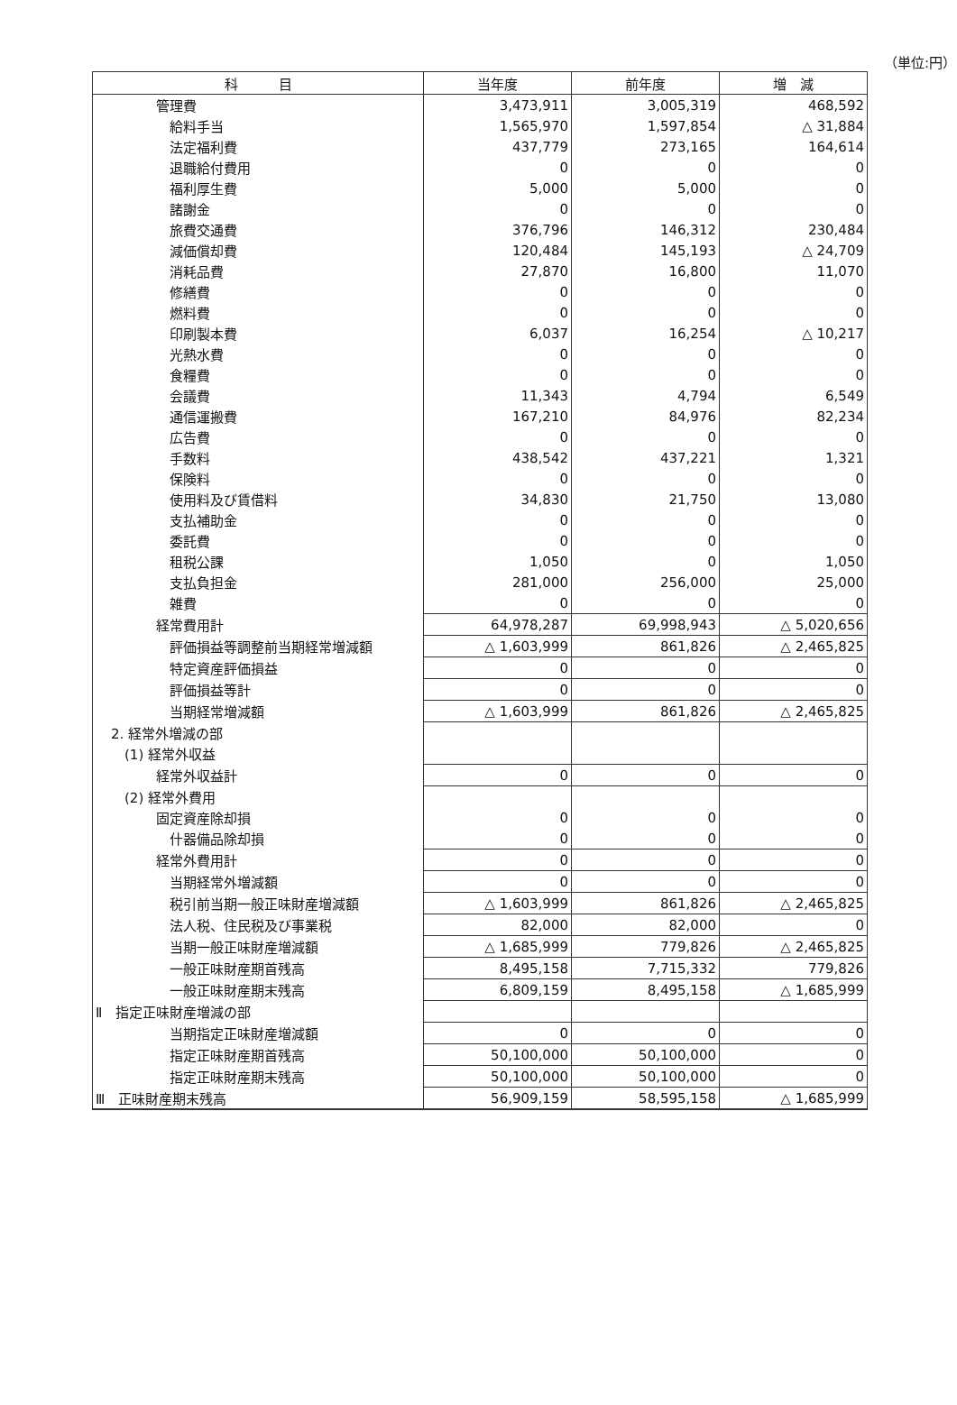（単位:円）
| 科 目 | 当年度 | 前年度 | 増 減 |
| --- | --- | --- | --- |
| 管理費 | 3,473,911 | 3,005,319 | 468,592 |
| 給料手当 | 1,565,970 | 1,597,854 | △ 31,884 |
| 法定福利費 | 437,779 | 273,165 | 164,614 |
| 退職給付費用 | 0 | 0 | 0 |
| 福利厚生費 | 5,000 | 5,000 | 0 |
| 諸謝金 | 0 | 0 | 0 |
| 旅費交通費 | 376,796 | 146,312 | 230,484 |
| 減価償却費 | 120,484 | 145,193 | △ 24,709 |
| 消耗品費 | 27,870 | 16,800 | 11,070 |
| 修繕費 | 0 | 0 | 0 |
| 燃料費 | 0 | 0 | 0 |
| 印刷製本費 | 6,037 | 16,254 | △ 10,217 |
| 光熱水費 | 0 | 0 | 0 |
| 食糧費 | 0 | 0 | 0 |
| 会議費 | 11,343 | 4,794 | 6,549 |
| 通信運搬費 | 167,210 | 84,976 | 82,234 |
| 広告費 | 0 | 0 | 0 |
| 手数料 | 438,542 | 437,221 | 1,321 |
| 保険料 | 0 | 0 | 0 |
| 使用料及び賃借料 | 34,830 | 21,750 | 13,080 |
| 支払補助金 | 0 | 0 | 0 |
| 委託費 | 0 | 0 | 0 |
| 租税公課 | 1,050 | 0 | 1,050 |
| 支払負担金 | 281,000 | 256,000 | 25,000 |
| 雑費 | 0 | 0 | 0 |
| 経常費用計 | 64,978,287 | 69,998,943 | △ 5,020,656 |
| 評価損益等調整前当期経常増減額 | △ 1,603,999 | 861,826 | △ 2,465,825 |
| 特定資産評価損益 | 0 | 0 | 0 |
| 評価損益等計 | 0 | 0 | 0 |
| 当期経常増減額 | △ 1,603,999 | 861,826 | △ 2,465,825 |
| 2. 経常外増減の部 | | | |
| (1) 経常外収益 | | | |
| 経常外収益計 | 0 | 0 | 0 |
| (2) 経常外費用 | | | |
| 固定資産除却損 | 0 | 0 | 0 |
| 什器備品除却損 | 0 | 0 | 0 |
| 経常外費用計 | 0 | 0 | 0 |
| 当期経常外増減額 | 0 | 0 | 0 |
| 税引前当期一般正味財産増減額 | △ 1,603,999 | 861,826 | △ 2,465,825 |
| 法人税、住民税及び事業税 | 82,000 | 82,000 | 0 |
| 当期一般正味財産増減額 | △ 1,685,999 | 779,826 | △ 2,465,825 |
| 一般正味財産期首残高 | 8,495,158 | 7,715,332 | 779,826 |
| 一般正味財産期末残高 | 6,809,159 | 8,495,158 | △ 1,685,999 |
| Ⅱ 指定正味財産増減の部 | | | |
| 当期指定正味財産増減額 | 0 | 0 | 0 |
| 指定正味財産期首残高 | 50,100,000 | 50,100,000 | 0 |
| 指定正味財産期末残高 | 50,100,000 | 50,100,000 | 0 |
| Ⅲ 正味財産期末残高 | 56,909,159 | 58,595,158 | △ 1,685,999 |